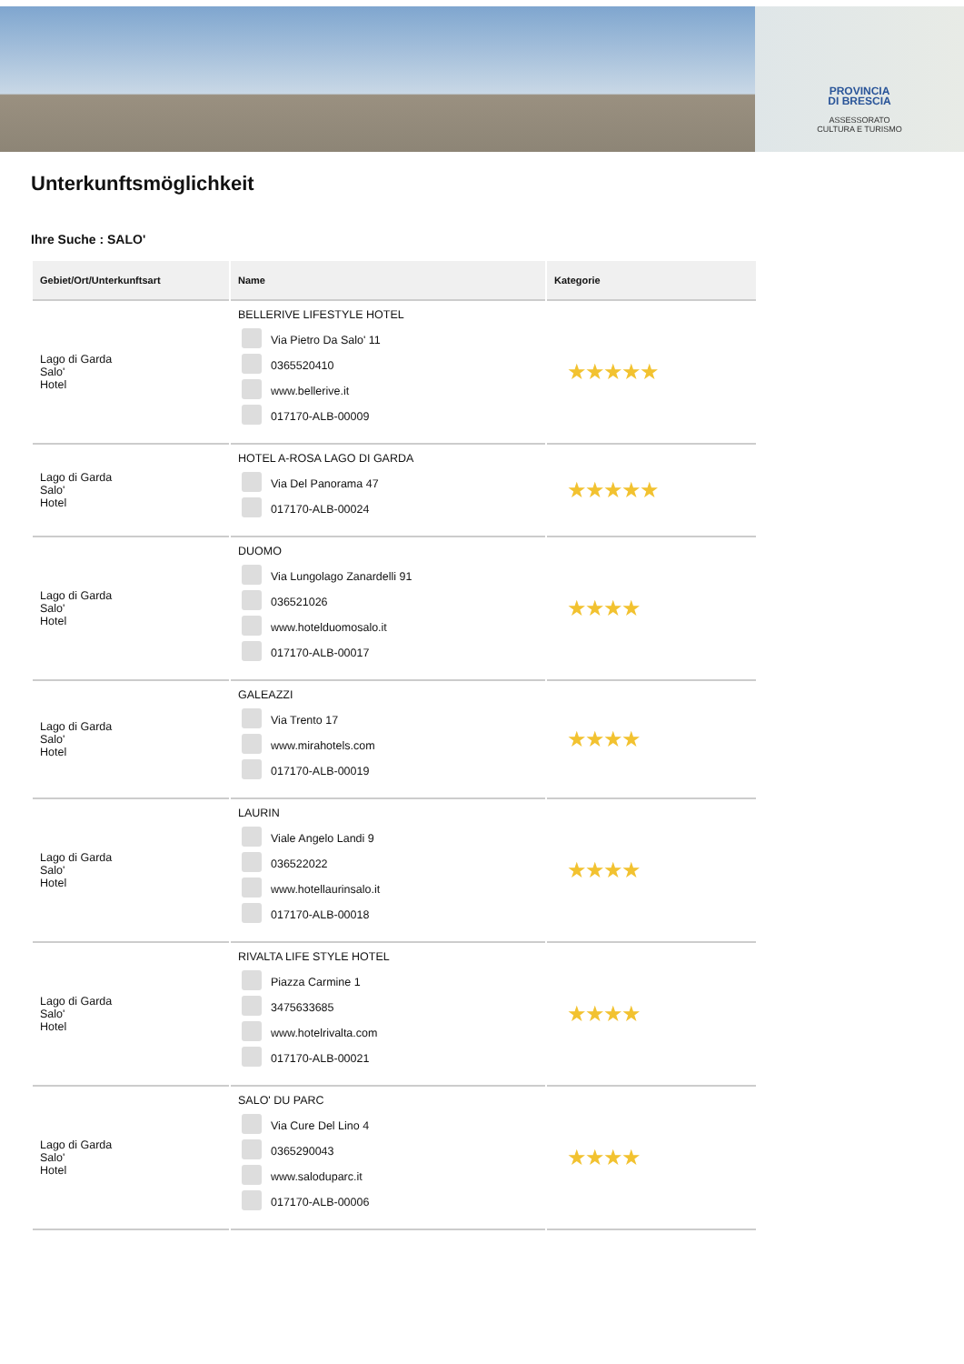PROVINCIA
DI BRESCIA
ASSESSORATO
CULTURA E TURISMO
Unterkunftsmöglichkeit
Ihre Suche : SALO'
| Gebiet/Ort/Unterkunftsart | Name | Kategorie |
| --- | --- | --- |
| Lago di Garda Salo' Hotel | BELLERIVE LIFESTYLE HOTEL Via Pietro Da Salo' 11 0365520410 www.bellerive.it 017170-ALB-00009 | ★★★★★ |
| Lago di Garda Salo' Hotel | HOTEL A-ROSA LAGO DI GARDA Via Del Panorama 47 017170-ALB-00024 | ★★★★★ |
| Lago di Garda Salo' Hotel | DUOMO Via Lungolago Zanardelli 91 036521026 www.hotelduomosalo.it 017170-ALB-00017 | ★★★★ |
| Lago di Garda Salo' Hotel | GALEAZZI Via Trento 17 www.mirahotels.com 017170-ALB-00019 | ★★★★ |
| Lago di Garda Salo' Hotel | LAURIN Viale Angelo Landi 9 036522022 www.hotellaurinsalo.it 017170-ALB-00018 | ★★★★ |
| Lago di Garda Salo' Hotel | RIVALTA LIFE STYLE HOTEL Piazza Carmine 1 3475633685 www.hotelrivalta.com 017170-ALB-00021 | ★★★★ |
| Lago di Garda Salo' Hotel | SALO' DU PARC Via Cure Del Lino 4 0365290043 www.saloduparc.it 017170-ALB-00006 | ★★★★ |